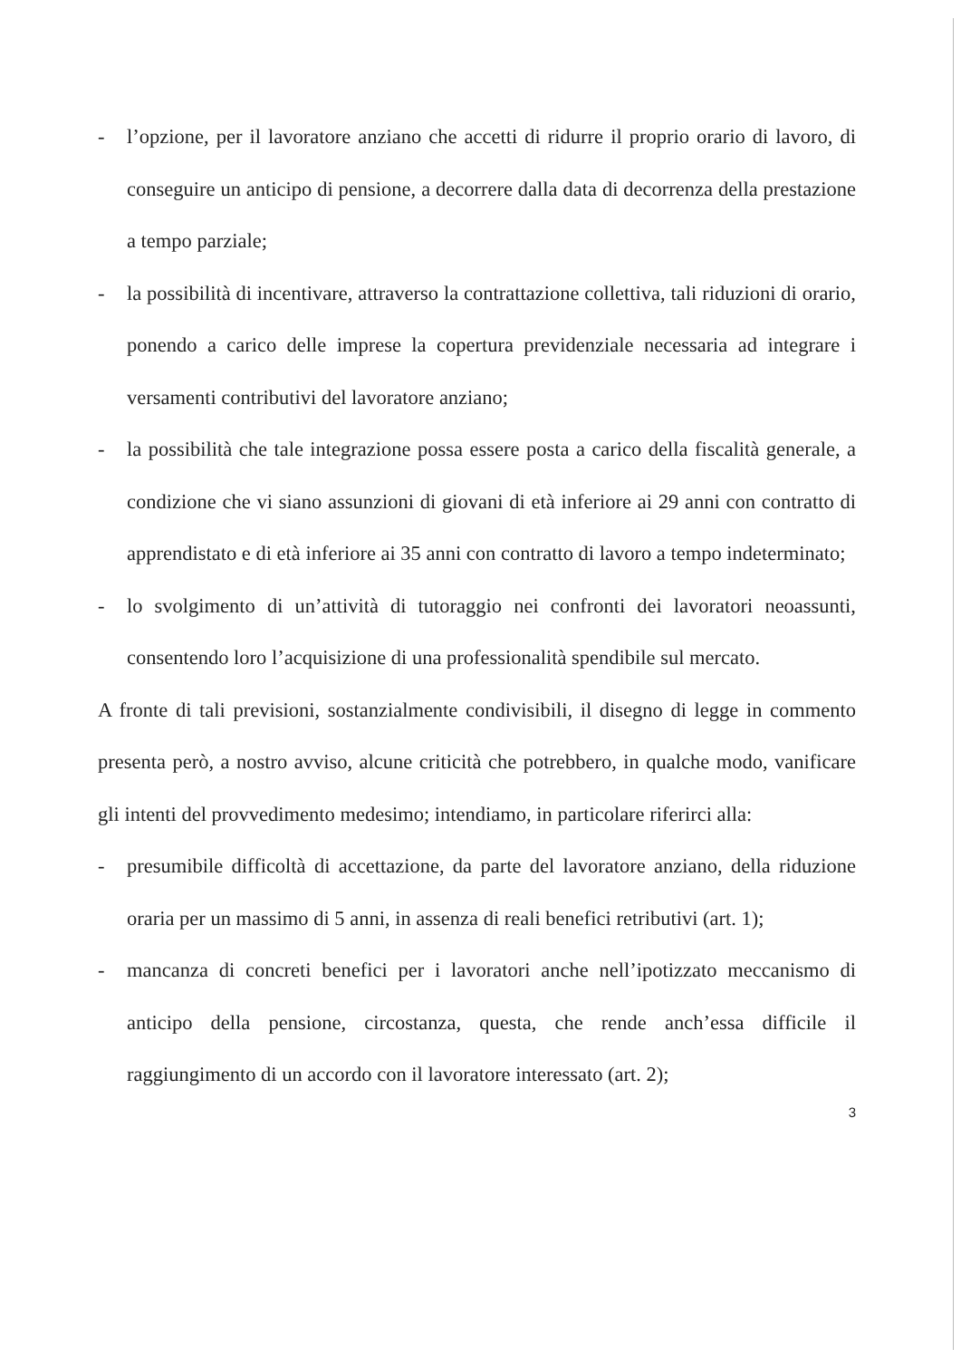- l’opzione, per il lavoratore anziano che accetti di ridurre il proprio orario di lavoro, di conseguire un anticipo di pensione, a decorrere dalla data di decorrenza della prestazione a tempo parziale;
- la possibilità di incentivare, attraverso la contrattazione collettiva, tali riduzioni di orario, ponendo a carico delle imprese la copertura previdenziale necessaria ad integrare i versamenti contributivi del lavoratore anziano;
- la possibilità che tale integrazione possa essere posta a carico della fiscalità generale, a condizione che vi siano assunzioni di giovani di età inferiore ai 29 anni con contratto di apprendistato e di età inferiore ai 35 anni con contratto di lavoro a tempo indeterminato;
- lo svolgimento di un’attività di tutoraggio nei confronti dei lavoratori neoassunti, consentendo loro l’acquisizione di una professionalità spendibile sul mercato.
A fronte di tali previsioni, sostanzialmente condivisibili, il disegno di legge in commento presenta però, a nostro avviso, alcune criticità che potrebbero, in qualche modo, vanificare gli intenti del provvedimento medesimo; intendiamo, in particolare riferirci alla:
- presumibile difficoltà di accettazione, da parte del lavoratore anziano, della riduzione oraria per un massimo di 5 anni, in assenza di reali benefici retributivi (art. 1);
- mancanza di concreti benefici per i lavoratori anche nell’ipotizzato meccanismo di anticipo della pensione, circostanza, questa, che rende anch’essa difficile il raggiungimento di un accordo con il lavoratore interessato (art. 2);
3